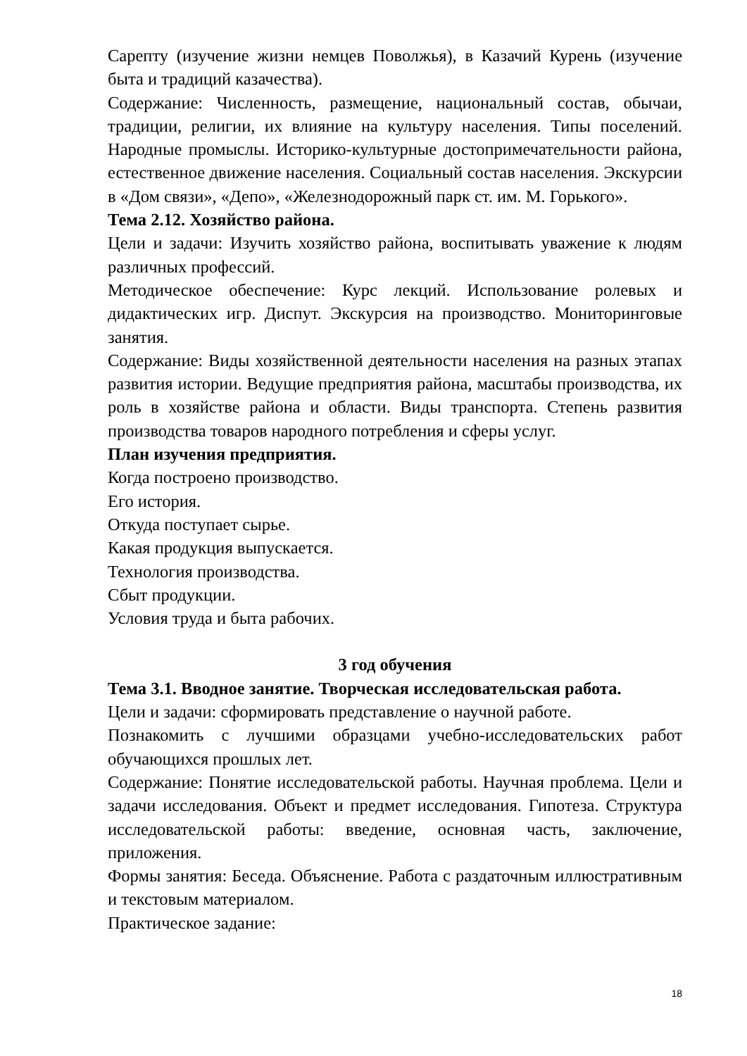Сарепту (изучение жизни немцев Поволжья), в Казачий Курень (изучение быта и традиций казачества).
Содержание: Численность, размещение, национальный состав, обычаи, традиции, религии, их влияние на культуру населения. Типы поселений. Народные промыслы. Историко-культурные достопримечательности района, естественное движение населения. Социальный состав населения. Экскурсии в «Дом связи», «Депо», «Железнодорожный парк ст. им. М. Горького».
Тема 2.12. Хозяйство района.
Цели и задачи: Изучить хозяйство района, воспитывать уважение к людям различных профессий.
Методическое обеспечение: Курс лекций. Использование ролевых и дидактических игр. Диспут. Экскурсия на производство. Мониторинговые занятия.
Содержание: Виды хозяйственной деятельности населения на разных этапах развития истории. Ведущие предприятия района, масштабы производства, их роль в хозяйстве района и области. Виды транспорта. Степень развития производства товаров народного потребления и сферы услуг.
План изучения предприятия.
Когда построено производство.
Его история.
Откуда поступает сырье.
Какая продукция выпускается.
Технология производства.
Сбыт продукции.
Условия труда и быта рабочих.
3 год обучения
Тема 3.1. Вводное занятие. Творческая исследовательская работа.
Цели и задачи: сформировать представление о научной работе.
Познакомить с лучшими образцами учебно-исследовательских работ обучающихся прошлых лет.
Содержание: Понятие исследовательской работы. Научная проблема. Цели и задачи исследования. Объект и предмет исследования. Гипотеза. Структура исследовательской работы: введение, основная часть, заключение, приложения.
Формы занятия: Беседа. Объяснение. Работа с раздаточным иллюстративным и текстовым материалом.
Практическое задание:
18